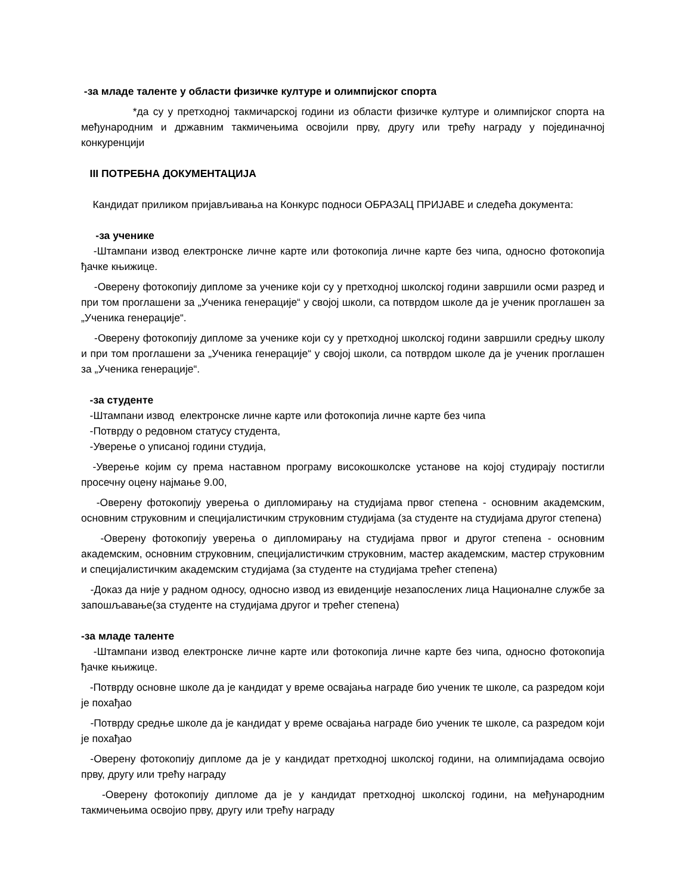-за младе таленте у области физичке културе и олимпијског спорта
*да су у претходној такмичарској години из области физичке културе и олимпијског спорта на међународним и државним такмичењима освојили прву, другу или трећу награду у појединачној конкуренцији
III ПОТРЕБНА ДОКУМЕНТАЦИЈА
Кандидат приликом пријављивања на Конкурс подноси ОБРАЗАЦ ПРИЈАВЕ и следећа документа:
-за ученике
-Штампани извод електронске личне карте или фотокопија личне карте без чипа, односно фотокопија ђачке књижице.
-Оверену фотокопију дипломе за ученике који су у претходној школској години завршили осми разред и при том проглашени за „Ученика генерације“ у својој школи, са потврдом школе да је ученик проглашен за „Ученика генерације“.
-Оверену фотокопију дипломе за ученике који су у претходној школској години завршили средњу школу и при том проглашени за „Ученика генерације“ у својој школи, са потврдом школе да је ученик проглашен за „Ученика генерације“.
-за студенте
-Штампани извод електронске личне карте или фотокопија личне карте без чипа
-Потврду о редовном статусу студента,
-Уверење о уписаној години студија,
-Уверење којим су према наставном програму високошколске установе на којој студирају постигли просечну оцену најмање 9.00,
-Оверену фотокопију уверења о дипломирању на студијама првог степена - основним академским, основним струковним и специјалистичким струковним студијама (за студенте на студијама другог степена)
-Оверену фотокопију уверења о дипломирању на студијама првог и другог степена - основним академским, основним струковним, специјалистичким струковним, мастер академским, мастер струковним и специјалистичким академским студијама (за студенте на студијама трећег степена)
-Доказ да није у радном односу, односно извод из евиденције незапослених лица Националне службе за запошљавање(за студенте на студијама другог и трећег степена)
-за младе таленте
-Штампани извод електронске личне карте или фотокопија личне карте без чипа, односно фотокопија ђачке књижице.
-Потврду основне школе да је кандидат у време освајања награде био ученик те школе, са разредом који је похађао
-Потврду средње школе да је кандидат у време освајања награде био ученик те школе, са разредом који је похађао
-Оверену фотокопију дипломе да је у кандидат претходној школској години, на олимпијадама освојио прву, другу или трећу награду
-Оверену фотокопију дипломе да је у кандидат претходној школској години, на међународним такмичењима освојио прву, другу или трећу награду